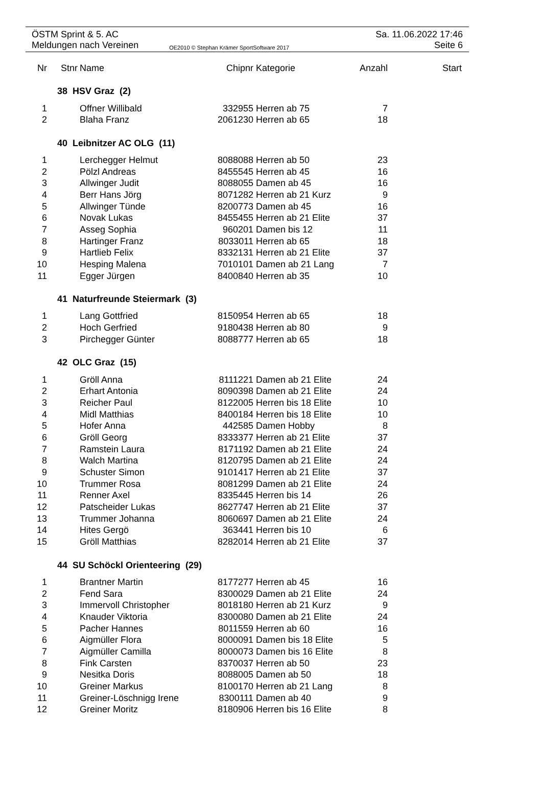ÖSTM Sprint & 5. AC Sa. 11.06.2022 17:46
Meldungen nach Vereinen OE2010 © Stephan Krämer SportSoftware 2017 Seite 6
| Nr | Stnr | Name | Chipnr | Kategorie | Anzahl | Start |
| --- | --- | --- | --- | --- | --- | --- |
| | 38 HSV Graz (2) | | | | | |
| 1 | | Offner Willibald | 332955 | Herren ab 75 | 7 | |
| 2 | | Blaha Franz | 2061230 | Herren ab 65 | 18 | |
| | 40 Leibnitzer AC OLG (11) | | | | | |
| 1 | | Lerchegger Helmut | 8088088 | Herren ab 50 | 23 | |
| 2 | | Pölzl Andreas | 8455545 | Herren ab 45 | 16 | |
| 3 | | Allwinger Judit | 8088055 | Damen ab 45 | 16 | |
| 4 | | Berr Hans Jörg | 8071282 | Herren ab 21 Kurz | 9 | |
| 5 | | Allwinger Tünde | 8200773 | Damen ab 45 | 16 | |
| 6 | | Novak Lukas | 8455455 | Herren ab 21 Elite | 37 | |
| 7 | | Asseg Sophia | 960201 | Damen bis 12 | 11 | |
| 8 | | Hartinger Franz | 8033011 | Herren ab 65 | 18 | |
| 9 | | Hartlieb Felix | 8332131 | Herren ab 21 Elite | 37 | |
| 10 | | Hesping Malena | 7010101 | Damen ab 21 Lang | 7 | |
| 11 | | Egger Jürgen | 8400840 | Herren ab 35 | 10 | |
| | 41 Naturfreunde Steiermark (3) | | | | | |
| 1 | | Lang Gottfried | 8150954 | Herren ab 65 | 18 | |
| 2 | | Hoch Gerfried | 9180438 | Herren ab 80 | 9 | |
| 3 | | Pirchegger Günter | 8088777 | Herren ab 65 | 18 | |
| | 42 OLC Graz (15) | | | | | |
| 1 | | Gröll Anna | 8111221 | Damen ab 21 Elite | 24 | |
| 2 | | Erhart Antonia | 8090398 | Damen ab 21 Elite | 24 | |
| 3 | | Reicher Paul | 8122005 | Herren bis 18 Elite | 10 | |
| 4 | | Midl Matthias | 8400184 | Herren bis 18 Elite | 10 | |
| 5 | | Hofer Anna | 442585 | Damen Hobby | 8 | |
| 6 | | Gröll Georg | 8333377 | Herren ab 21 Elite | 37 | |
| 7 | | Ramstein Laura | 8171192 | Damen ab 21 Elite | 24 | |
| 8 | | Walch Martina | 8120795 | Damen ab 21 Elite | 24 | |
| 9 | | Schuster Simon | 9101417 | Herren ab 21 Elite | 37 | |
| 10 | | Trummer Rosa | 8081299 | Damen ab 21 Elite | 24 | |
| 11 | | Renner Axel | 8335445 | Herren bis 14 | 26 | |
| 12 | | Patscheider Lukas | 8627747 | Herren ab 21 Elite | 37 | |
| 13 | | Trummer Johanna | 8060697 | Damen ab 21 Elite | 24 | |
| 14 | | Hites Gergö | 363441 | Herren bis 10 | 6 | |
| 15 | | Gröll Matthias | 8282014 | Herren ab 21 Elite | 37 | |
| | 44 SU Schöckl Orienteering (29) | | | | | |
| 1 | | Brantner Martin | 8177277 | Herren ab 45 | 16 | |
| 2 | | Fend Sara | 8300029 | Damen ab 21 Elite | 24 | |
| 3 | | Immervoll Christopher | 8018180 | Herren ab 21 Kurz | 9 | |
| 4 | | Knauder Viktoria | 8300080 | Damen ab 21 Elite | 24 | |
| 5 | | Pacher Hannes | 8011559 | Herren ab 60 | 16 | |
| 6 | | Aigmüller Flora | 8000091 | Damen bis 18 Elite | 5 | |
| 7 | | Aigmüller Camilla | 8000073 | Damen bis 16 Elite | 8 | |
| 8 | | Fink Carsten | 8370037 | Herren ab 50 | 23 | |
| 9 | | Nesitka Doris | 8088005 | Damen ab 50 | 18 | |
| 10 | | Greiner Markus | 8100170 | Herren ab 21 Lang | 8 | |
| 11 | | Greiner-Löschnigg Irene | 8300111 | Damen ab 40 | 9 | |
| 12 | | Greiner Moritz | 8180906 | Herren bis 16 Elite | 8 | |